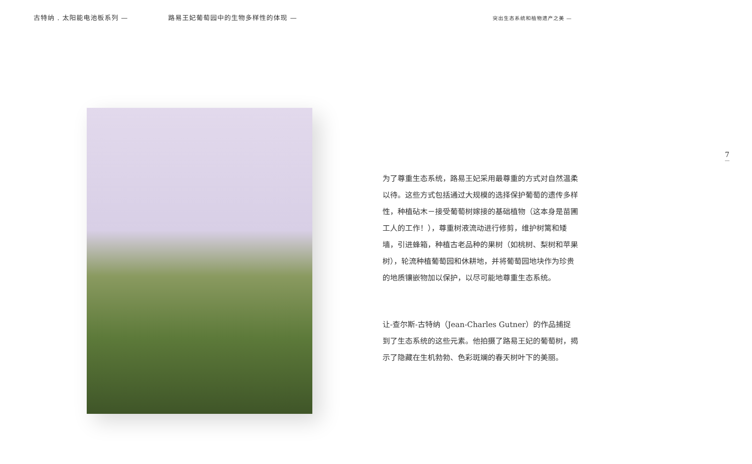古特纳 . 太阳能电池板系列 — 路易王妃葡萄园中的生物多样性的体现 — 突出生态系统和植物遗产之美 —
7
为了尊重生态系统，路易王妃采用最尊重的方式对自然温柔以待。这些方式包括通过大规模的选择保护葡萄的遗传多样性，种植砧木－接受葡萄树嫁接的基础植物（这本身是苗圃工人的工作！），尊重树液流动进行修剪，维护树篱和矮墙，引进蜂箱，种植古老品种的果树（如桃树、梨树和苹果树），轮流种植葡萄园和休耕地，并将葡萄园地块作为珍贵的地质镶嵌物加以保护，以尽可能地尊重生态系统。
让-查尔斯-古特纳（Jean-Charles Gutner）的作品捕捉到了生态系统的这些元素。他拍摄了路易王妃的葡萄树，揭示了隐藏在生机勃勃、色彩斑斓的春天树叶下的美丽。